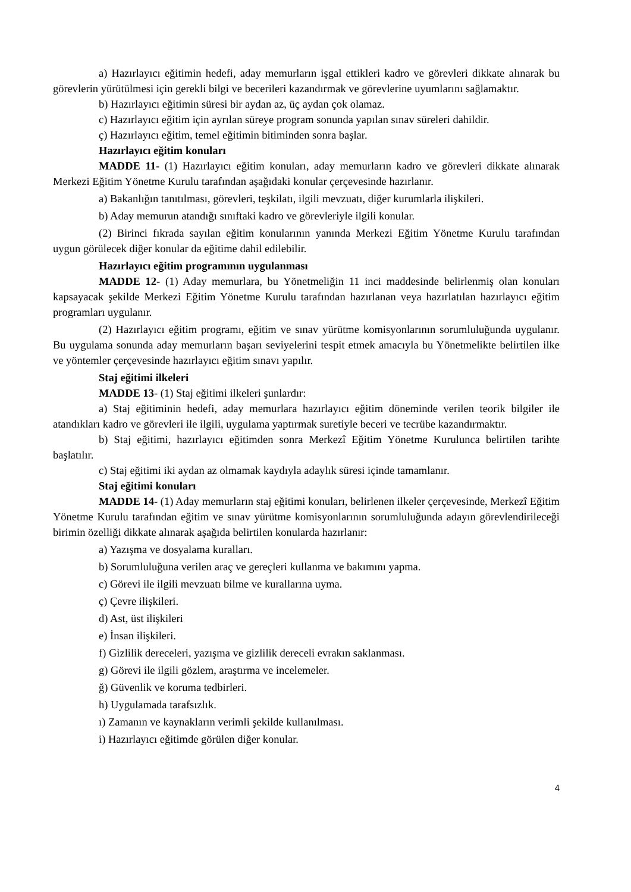a) Hazırlayıcı eğitimin hedefi, aday memurların işgal ettikleri kadro ve görevleri dikkate alınarak bu görevlerin yürütülmesi için gerekli bilgi ve becerileri kazandırmak ve görevlerine uyumlarını sağlamaktır.
b) Hazırlayıcı eğitimin süresi bir aydan az, üç aydan çok olamaz.
c) Hazırlayıcı eğitim için ayrılan süreye program sonunda yapılan sınav süreleri dahildir.
ç) Hazırlayıcı eğitim, temel eğitimin bitiminden sonra başlar.
Hazırlayıcı eğitim konuları
MADDE 11- (1) Hazırlayıcı eğitim konuları, aday memurların kadro ve görevleri dikkate alınarak Merkezi Eğitim Yönetme Kurulu tarafından aşağıdaki konular çerçevesinde hazırlanır.
a) Bakanlığın tanıtılması, görevleri, teşkilatı, ilgili mevzuatı, diğer kurumlarla ilişkileri.
b) Aday memurun atandığı sınıftaki kadro ve görevleriyle ilgili konular.
(2) Birinci fıkrada sayılan eğitim konularının yanında Merkezi Eğitim Yönetme Kurulu tarafından uygun görülecek diğer konular da eğitime dahil edilebilir.
Hazırlayıcı eğitim programının uygulanması
MADDE 12- (1) Aday memurlara, bu Yönetmeliğin 11 inci maddesinde belirlenmiş olan konuları kapsayacak şekilde Merkezi Eğitim Yönetme Kurulu tarafından hazırlanan veya hazırlatılan hazırlayıcı eğitim programları uygulanır.
(2) Hazırlayıcı eğitim programı, eğitim ve sınav yürütme komisyonlarının sorumluluğunda uygulanır. Bu uygulama sonunda aday memurların başarı seviyelerini tespit etmek amacıyla bu Yönetmelikte belirtilen ilke ve yöntemler çerçevesinde hazırlayıcı eğitim sınavı yapılır.
Staj eğitimi ilkeleri
MADDE 13- (1) Staj eğitimi ilkeleri şunlardır:
a) Staj eğitiminin hedefi, aday memurlara hazırlayıcı eğitim döneminde verilen teorik bilgiler ile atandıkları kadro ve görevleri ile ilgili, uygulama yaptırmak suretiyle beceri ve tecrübe kazandırmaktır.
b) Staj eğitimi, hazırlayıcı eğitimden sonra Merkezî Eğitim Yönetme Kurulunca belirtilen tarihte başlatılır.
c) Staj eğitimi iki aydan az olmamak kaydıyla adaylık süresi içinde tamamlanır.
Staj eğitimi konuları
MADDE 14- (1) Aday memurların staj eğitimi konuları, belirlenen ilkeler çerçevesinde, Merkezî Eğitim Yönetme Kurulu tarafından eğitim ve sınav yürütme komisyonlarının sorumluluğunda adayın görevlendirileceği birimin özelliği dikkate alınarak aşağıda belirtilen konularda hazırlanır:
a) Yazışma ve dosyalama kuralları.
b) Sorumluluğuna verilen araç ve gereçleri kullanma ve bakımını yapma.
c) Görevi ile ilgili mevzuatı bilme ve kurallarına uyma.
ç) Çevre ilişkileri.
d) Ast, üst ilişkileri
e) İnsan ilişkileri.
f) Gizlilik dereceleri, yazışma ve gizlilik dereceli evrakın saklanması.
g) Görevi ile ilgili gözlem, araştırma ve incelemeler.
ğ) Güvenlik ve koruma tedbirleri.
h) Uygulamada tarafsızlık.
ı) Zamanın ve kaynakların verimli şekilde kullanılması.
i) Hazırlayıcı eğitimde görülen diğer konular.
4